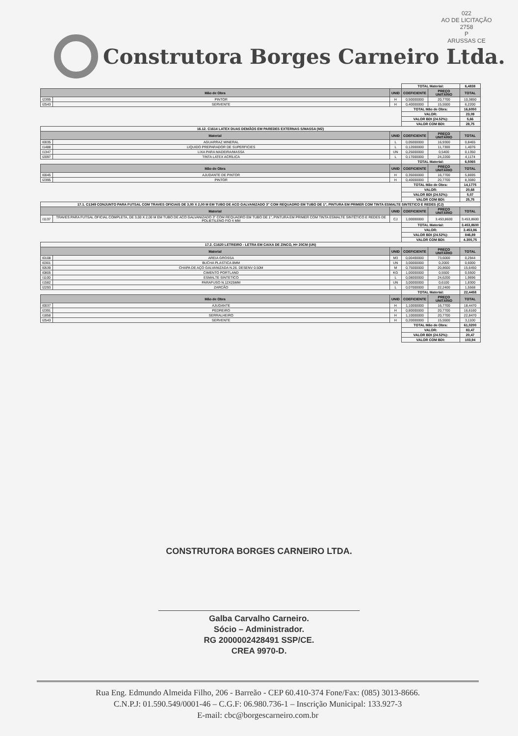022
AO DE LICITAÇÃO
2758
P
ARUSSAS CE
Construtora Borges Carneiro Ltda.
| | | | TOTAL Material: | | 6,4838 |
| Mão de Obra | | UNID | COEFICIENTE | PREÇO UNITÁRIO | TOTAL |
| I2395 | PINTOR | H | 0,50000000 | 20,7700 | 10,3850 |
| I2543 | SERVENTE | H | 0,40000000 | 15,5500 | 6,2200 |
| | | | TOTAL Mão de Obra: | | 16,6050 |
| | | | VALOR: | | 23,09 |
| | | | VALOR BDI (24.52%): | | 5,66 |
| | | | VALOR COM BDI: | | 28,75 |
| 16.12. C1614 LATEX DUAS DEMÃOS EM PAREDES EXTERNAS S/MASSA (M2) | | | | | |
| Material | | UNID | COEFICIENTE | PREÇO UNITÁRIO | TOTAL |
| I0035 | AGUARRAZ MINERAL | L | 0,05000000 | 16,9300 | 0,8465 |
| I1488 | LIQUIDO PREPARADOR DE SUPERFICIES | L | 0,12000000 | 11,7300 | 1,4076 |
| I1347 | LIXA PARA MADEIRA/MASSA | UN | 0,25000000 | 0,5400 | 0,1350 |
| I2097 | TINTA LATEX ACRÍLICA | L | 0,17000000 | 24,2200 | 4,1174 |
| | | | TOTAL Material: | | 6,5065 |
| Mão de Obra | | UNID | COEFICIENTE | PREÇO UNITÁRIO | TOTAL |
| I0045 | AJUDANTE DE PINTOR | H | 0,35000000 | 16,7700 | 5,8695 |
| I2395 | PINTOR | H | 0,40000000 | 20,7700 | 8,3080 |
| | | | TOTAL Mão de Obra: | | 14,1775 |
| | | | VALOR: | | 20,68 |
| | | | VALOR BDI (24.52%): | | 5,07 |
| | | | VALOR COM BDI: | | 25,75 |
| 17.1. C1349 CONJUNTO PARA FUTSAL COM TRAVES OFICIAIS DE 3,00 X 2,00 M EM TUBO DE ACO GALVANIZADO 3" COM REQUADRO EM TUBO DE 1", PINTURA EM PRIMER COM TINTA ESMALTE SINTETICO E REDES (CJ) | | | | | |
| Material | | UNID | COEFICIENTE | PREÇO UNITÁRIO | TOTAL |
| I1137 | TRAVES PARA FUTSAL OFICIAL COMPLETA, DE 3,00 X 2,00 M EM TUBO DE ACO GALVANIZADO 3" COM REQUADRO EM TUBO DE 1", PINTURA EM PRIMER COM TINTA ESMALTE SINTÉTICO E REDES DE POLIETILENO FIO 4 MM | CJ | 1,00000000 | 3.453,8600 | 3.453,8600 |
| | | | TOTAL Material: | | 3.453,8600 |
| | | | VALOR: | | 3.453,86 |
| | | | VALOR BDI (24.52%): | | 846,89 |
| | | | VALOR COM BDI: | | 4.300,75 |
| 17.2. C1620 LETREIRO - LETRA EM CAIXA DE ZINCO, H= 20CM (UN) | | | | | |
| Material | | UNID | COEFICIENTE | PREÇO UNITÁRIO | TOTAL |
| I0108 | AREIA GROSSA | M3 | 0,00400000 | 73,6000 | 0,2944 |
| I0301 | BUCHA PLASTICA 8MM | UN | 3,00000000 | 0,2000 | 0,6000 |
| I0539 | CHAPA DE AÇO GALVANIZADA N.26. DESENV 0.50M | M | 0,75000000 | 20,8600 | 15,6450 |
| I0805 | CIMENTO PORTLAND | KG | 1,00000000 | 0,5500 | 0,5500 |
| I1100 | ESMALTE SINTETICO | L | 0,08000000 | 24,6200 | 1,9696 |
| I1582 | PARAFUSO N.12X25MM | UN | 3,00000000 | 0,6100 | 1,8300 |
| I2293 | ZARCÃO | L | 0,07000000 | 22,2400 | 1,5568 |
| | | | TOTAL Material: | | 22,4458 |
| Mão de Obra | | UNID | COEFICIENTE | PREÇO UNITÁRIO | TOTAL |
| I0037 | AJUDANTE | H | 1,10000000 | 16,7700 | 18,4470 |
| I2391 | PEDREIRO | H | 0,80000000 | 20,7700 | 16,6160 |
| I1858 | SERRALHEIRO | H | 1,10000000 | 20,7700 | 22,8470 |
| I2543 | SERVENTE | H | 0,20000000 | 15,5500 | 3,1100 |
| | | | TOTAL Mão de Obra: | | 61,0200 |
| | | | VALOR: | | 83,47 |
| | | | VALOR BDI (24.52%): | | 20,47 |
| | | | VALOR COM BDI: | | 103,94 |
CONSTRUTORA BORGES CARNEIRO LTDA.
Galba Carvalho Carneiro.
Sócio – Administrador.
RG 2000002428491 SSP/CE.
CREA 9970-D.
Rua Eng. Edmundo Almeida Filho, 206 - Barreão - CEP 60.410-374 Fone/Fax: (085) 3013-8666.
C.N.P.J: 01.590.549/0001-46 – C.G.F: 06.980.736-1 – Inscrição Municipal: 133.927-3
E-mail: cbc@borgescarneiro.com.br